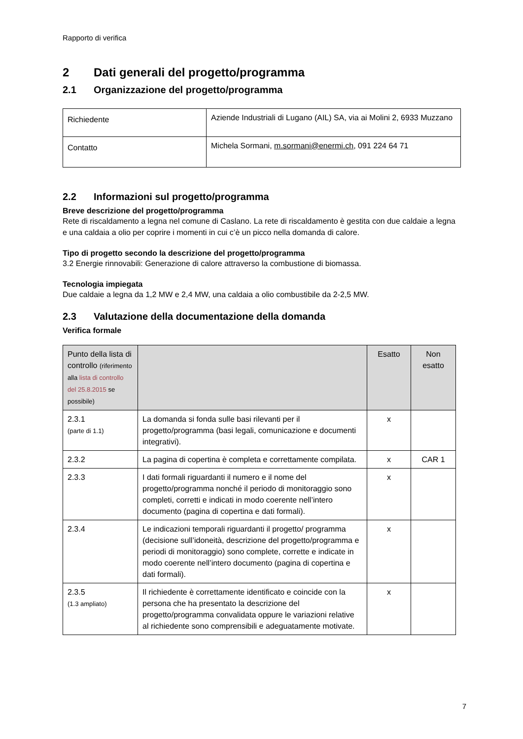Rapporto di verifica
2 Dati generali del progetto/programma
2.1 Organizzazione del progetto/programma
| Richiedente | Aziende Industriali di Lugano (AIL) SA, via ai Molini 2, 6933 Muzzano |
| Contatto | Michela Sormani, m.sormani@enermi.ch , 091 224 64 71 |
2.2 Informazioni sul progetto/programma
Breve descrizione del progetto/programma
Rete di riscaldamento a legna nel comune di Caslano. La rete di riscaldamento è gestita con due caldaie a legna e una caldaia a olio per coprire i momenti in cui c’è un picco nella domanda di calore.
Tipo di progetto secondo la descrizione del progetto/programma
3.2 Energie rinnovabili: Generazione di calore attraverso la combustione di biomassa.
Tecnologia impiegata
Due caldaie a legna da 1,2 MW e 2,4 MW, una caldaia a olio combustibile da 2-2,5 MW.
2.3 Valutazione della documentazione della domanda
Verifica formale
| Punto della lista di controllo (riferimento alla lista di controllo del 25.8.2015 se possibile) | | Esatto | Non esatto |
| 2.3.1 (parte di 1.1) | La domanda si fonda sulle basi rilevanti per il progetto/programma (basi legali, comunicazione e documenti integrativi). | x | |
| 2.3.2 | La pagina di copertina è completa e correttamente compilata. | x | CAR 1 |
| 2.3.3 | I dati formali riguardanti il numero e il nome del progetto/programma nonché il periodo di monitoraggio sono completi, corretti e indicati in modo coerente nell’intero documento (pagina di copertina e dati formali). | x | |
| 2.3.4 | Le indicazioni temporali riguardanti il progetto/ programma (decisione sull’idoneità, descrizione del progetto/programma e periodi di monitoraggio) sono complete, corrette e indicate in modo coerente nell’intero documento (pagina di copertina e dati formali). | x | |
| 2.3.5 (1.3 ampliato) | Il richiedente è correttamente identificato e coincide con la persona che ha presentato la descrizione del progetto/programma convalidata oppure le variazioni relative al richiedente sono comprensibili e adeguatamente motivate. | x | |
7